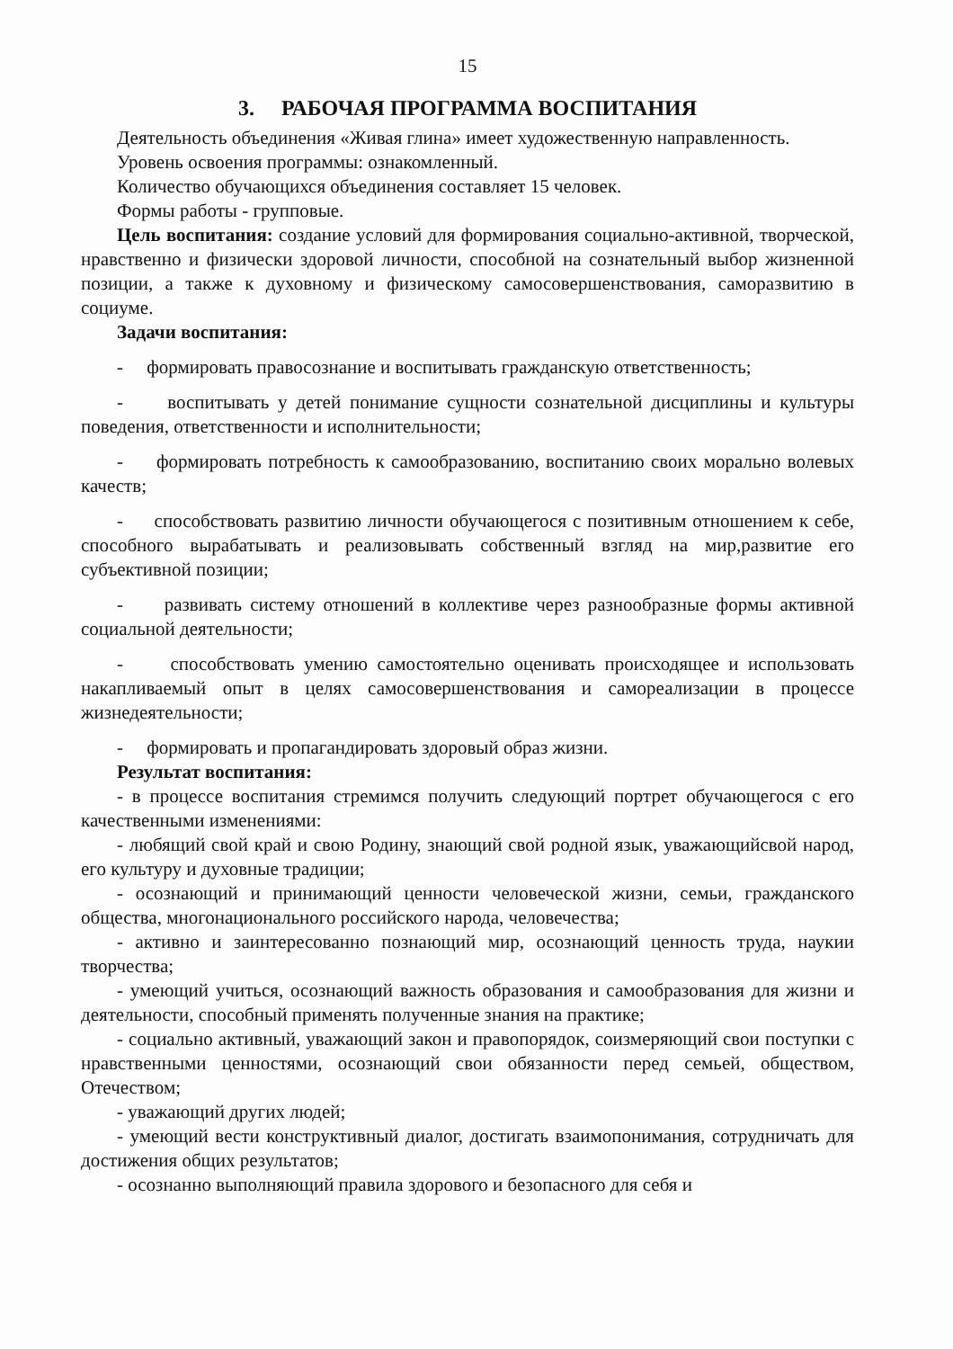15
3. РАБОЧАЯ ПРОГРАММА ВОСПИТАНИЯ
Деятельность объединения «Живая глина» имеет художественную направленность.
Уровень освоения программы: ознакомленный.
Количество обучающихся объединения составляет 15 человек.
Формы работы - групповые.
Цель воспитания: создание условий для формирования социально-активной, творческой, нравственно и физически здоровой личности, способной на сознательный выбор жизненной позиции, а также к духовному и физическому самосовершенствования, саморазвитию в социуме.
Задачи воспитания:
- формировать правосознание и воспитывать гражданскую ответственность;
- воспитывать у детей понимание сущности сознательной дисциплины и культуры поведения, ответственности и исполнительности;
- формировать потребность к самообразованию, воспитанию своих морально волевых качеств;
- способствовать развитию личности обучающегося с позитивным отношением к себе, способного вырабатывать и реализовывать собственный взгляд на мир,развитие его субъективной позиции;
- развивать систему отношений в коллективе через разнообразные формы активной социальной деятельности;
- способствовать умению самостоятельно оценивать происходящее и использовать накапливаемый опыт в целях самосовершенствования и самореализации в процессе жизнедеятельности;
- формировать и пропагандировать здоровый образ жизни.
Результат воспитания:
- в процессе воспитания стремимся получить следующий портрет обучающегося с его качественными изменениями:
- любящий свой край и свою Родину, знающий свой родной язык, уважающийсвой народ, его культуру и духовные традиции;
- осознающий и принимающий ценности человеческой жизни, семьи, гражданского общества, многонационального российского народа, человечества;
- активно и заинтересованно познающий мир, осознающий ценность труда, наукии творчества;
- умеющий учиться, осознающий важность образования и самообразования для жизни и деятельности, способный применять полученные знания на практике;
- социально активный, уважающий закон и правопорядок, соизмеряющий свои поступки с нравственными ценностями, осознающий свои обязанности перед семьей, обществом, Отечеством;
- уважающий других людей;
- умеющий вести конструктивный диалог, достигать взаимопонимания, сотрудничать для достижения общих результатов;
- осознанно выполняющий правила здорового и безопасного для себя и